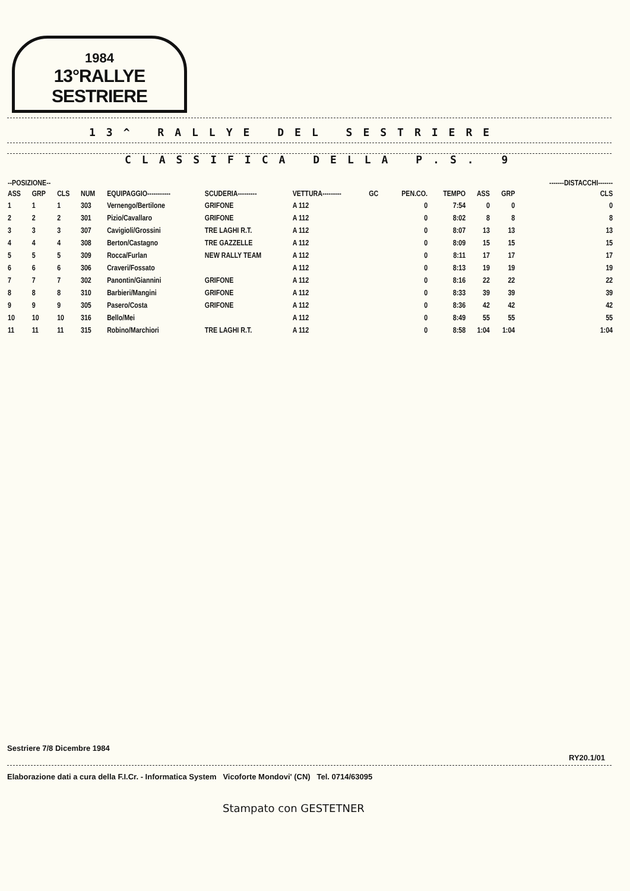1984
13°RALLYE SESTRIERE
13^ RALLYE DEL SESTRIERE
CLASSIFICA DELLA P.S. 9
| --POSIZIONE-- | | | | | | | | | | | | -------DISTACCHI------- |
| --- | --- | --- | --- | --- | --- | --- | --- | --- | --- | --- | --- | --- |
| ASS | GRP | CLS | NUM | EQUIPAGGIO----------- | SCUDERIA--------- | VETTURA--------- | GC | PEN.CO. | TEMPO | ASS | GRP | CLS |
| 1 | 1 | 1 | 303 | Vernengo/Bertilone | GRIFONE | A 112 | | 0 | 7:54 | 0 | 0 | 0 |
| 2 | 2 | 2 | 301 | Pizio/Cavallaro | GRIFONE | A 112 | | 0 | 8:02 | 8 | 8 | 8 |
| 3 | 3 | 3 | 307 | Cavigioli/Grossini | TRE LAGHI R.T. | A 112 | | 0 | 8:07 | 13 | 13 | 13 |
| 4 | 4 | 4 | 308 | Berton/Castagno | TRE GAZZELLE | A 112 | | 0 | 8:09 | 15 | 15 | 15 |
| 5 | 5 | 5 | 309 | Rocca/Furlan | NEW RALLY TEAM | A 112 | | 0 | 8:11 | 17 | 17 | 17 |
| 6 | 6 | 6 | 306 | Craveri/Fossato | | A 112 | | 0 | 8:13 | 19 | 19 | 19 |
| 7 | 7 | 7 | 302 | Panontin/Giannini | GRIFONE | A 112 | | 0 | 8:16 | 22 | 22 | 22 |
| 8 | 8 | 8 | 310 | Barbieri/Mangini | GRIFONE | A 112 | | 0 | 8:33 | 39 | 39 | 39 |
| 9 | 9 | 9 | 305 | Pasero/Costa | GRIFONE | A 112 | | 0 | 8:36 | 42 | 42 | 42 |
| 10 | 10 | 10 | 316 | Bello/Mei | | A 112 | | 0 | 8:49 | 55 | 55 | 55 |
| 11 | 11 | 11 | 315 | Robino/Marchiori | TRE LAGHI R.T. | A 112 | | 0 | 8:58 | 1:04 | 1:04 | 1:04 |
Sestriere 7/8 Dicembre 1984
RY20.1/01
Elaborazione dati a cura della F.I.Cr. - Informatica System Vicoforte Mondovi' (CN) Tel. 0714/63095
Stampato con GESTETNER